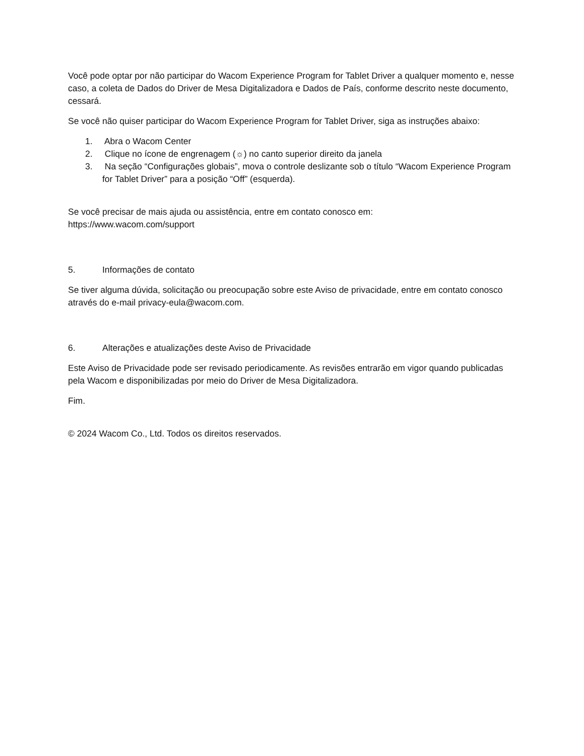Você pode optar por não participar do Wacom Experience Program for Tablet Driver a qualquer momento e, nesse caso, a coleta de Dados do Driver de Mesa Digitalizadora e Dados de País, conforme descrito neste documento, cessará.
Se você não quiser participar do Wacom Experience Program for Tablet Driver, siga as instruções abaixo:
1. Abra o Wacom Center
2. Clique no ícone de engrenagem (☼) no canto superior direito da janela
3. Na seção “Configurações globais”, mova o controle deslizante sob o título “Wacom Experience Program for Tablet Driver” para a posição “Off” (esquerda).
Se você precisar de mais ajuda ou assistência, entre em contato conosco em:
https://www.wacom.com/support
5. Informações de contato
Se tiver alguma dúvida, solicitação ou preocupação sobre este Aviso de privacidade, entre em contato conosco através do e-mail privacy-eula@wacom.com.
6. Alterações e atualizações deste Aviso de Privacidade
Este Aviso de Privacidade pode ser revisado periodicamente. As revisões entrarão em vigor quando publicadas pela Wacom e disponibilizadas por meio do Driver de Mesa Digitalizadora.
Fim.
© 2024 Wacom Co., Ltd. Todos os direitos reservados.